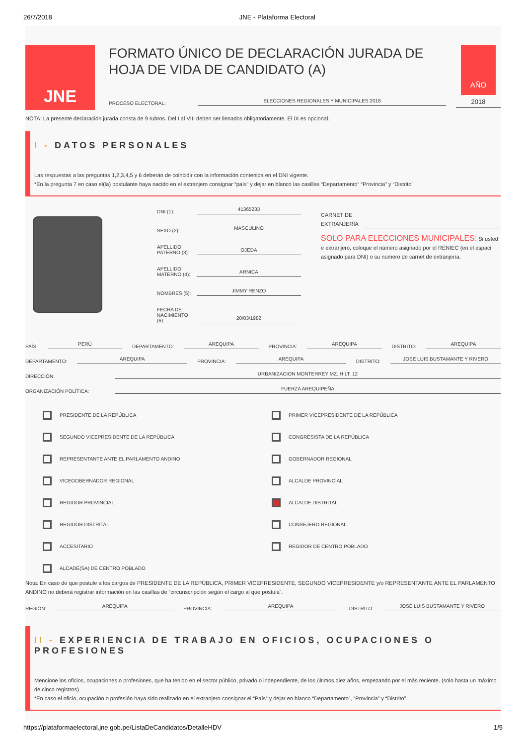26/7/2018 JNE - Plataforma Electoral
JNE
FORMATO ÚNICO DE DECLARACIÓN JURADA DE HOJA DE VIDA DE CANDIDATO (A)
PROCESO ELECTORAL:
ELECCIONES REGIONALES Y MUNICIPALES 2018
AÑO
2018
NOTA: La presente declaración jurada consta de 9 rubros. Del I al VIII deben ser llenados obligatoriamente. El IX es opcional.
I - DATOS PERSONALES
Las respuestas a las preguntas 1,2,3,4,5 y 6 deberán de coincidir con la información contenida en el DNI vigente.
*En la pregunta 7 en caso el(la) postulante haya nacido en el extranjero consignar “país” y dejar en blanco las casillas “Departamento” “Provincia” y “Distrito”
DNI (1):
41365233
SEXO (2):
MASCULINO
APELLIDO PATERNO (3):
OJEDA
APELLIDO MATERNO (4):
ARNICA
NOMBRES (5):
JIMMY RENZO
FECHA DE NACIMIENTO (6):
20/03/1982
CARNET DE
EXTRANJERÍA
SOLO PARA ELECCIONES MUNICIPALES: Si usted e extranjero, coloque el número asignado por el RENIEC (en el espaci asignado para DNI) o su número de carnet de extranjería.
PAÍS:
PERÚ
DEPARTAMENTO:
AREQUIPA
PROVINCIA:
AREQUIPA
DISTRITO:
AREQUIPA
DEPARTAMENTO:
AREQUIPA
PROVINCIA:
AREQUIPA
DISTRITO:
JOSE LUIS BUSTAMANTE Y RIVERO
DIRECCIÓN:
URBANIZACION MONTERREY MZ. H LT. 12
ORGANIZACIÓN POLÍTICA:
FUERZA AREQUIPEÑA
PRESIDENTE DE LA REPÚBLICA
PRIMER VICEPRESIDENTE DE LA REPÚBLICA
SEGUNDO VICEPRESIDENTE DE LA REPÚBLICA
CONGRESISTA DE LA REPÚBLICA
REPRESENTANTE ANTE EL PARLAMENTO ANDINO
GOBERNADOR REGIONAL
VICEGOBERNADOR REGIONAL
ALCALDE PROVINCIAL
REGIDOR PROVINCIAL
ALCALDE DISTRITAL
REGIDOR DISTRITAL
CONSEJERO REGIONAL
ACCESITARIO
REGIDOR DE CENTRO POBLADO
ALCADE(SA) DE CENTRO POBLADO
Nota: En caso de que postule a los cargos de PRESIDENTE DE LA REPÚBLICA, PRIMER VICEPRESIDENTE, SEGUNDO VICEPRESIDENTE y/o REPRESENTANTE ANTE EL PARLAMENTO ANDINO no deberá registrar información en las casillas de “circunscripción según el cargo al que postula”.
REGIÓN:
AREQUIPA
PROVINCIA:
AREQUIPA
DISTRITO:
JOSE LUIS BUSTAMANTE Y RIVERO
II - EXPERIENCIA DE TRABAJO EN OFICIOS, OCUPACIONES O PROFESIONES
Mencione los oficios, ocupaciones o profesiones, que ha tenido en el sector público, privado o independiente, de los últimos diez años, empezando por el más reciente. (solo hasta un máximo de cinco registros)
*En caso el oficio, ocupación o profesión haya sido realizado en el extranjero consignar el “País“ y dejar en blanco “Departamento”, “Provincia” y “Distrito”.
https://plataformaelectoral.jne.gob.pe/ListaDeCandidatos/DetalleHDV 1/5